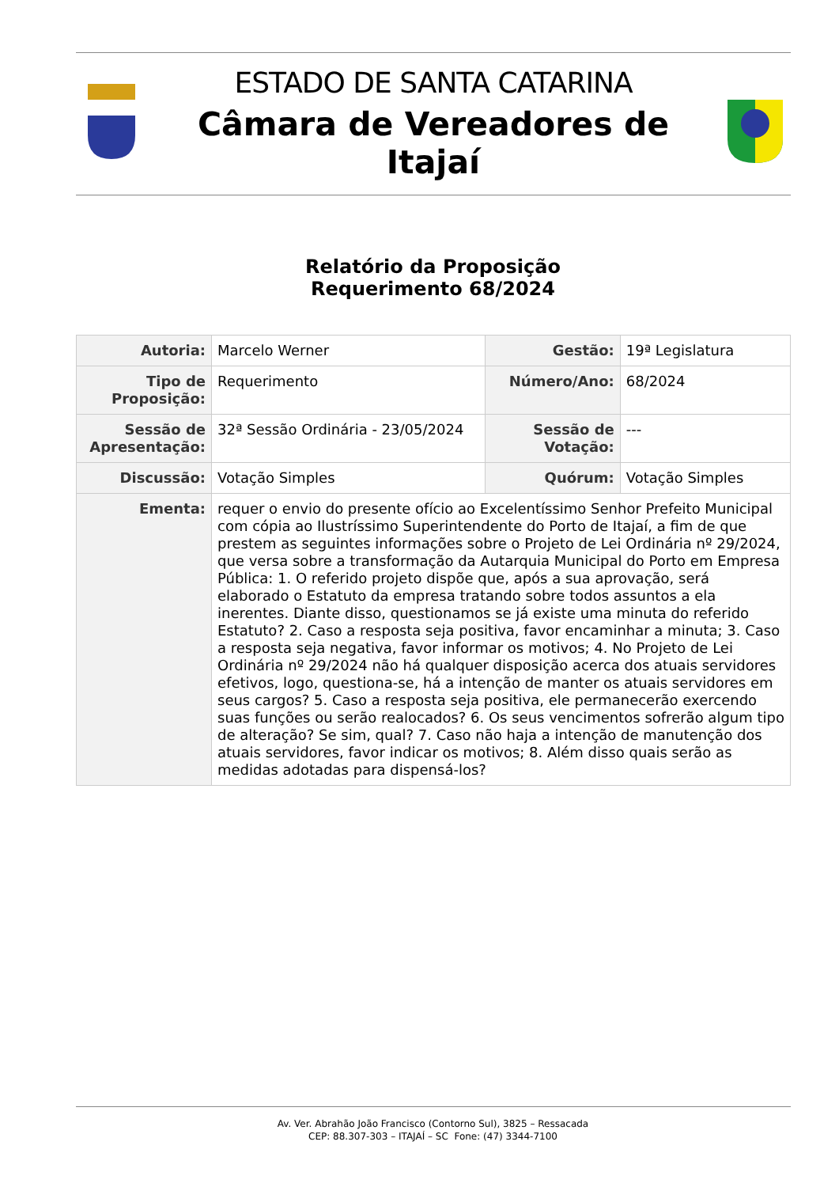ESTADO DE SANTA CATARINA
Câmara de Vereadores de Itajaí
Relatório da Proposição
Requerimento 68/2024
| Autoria: | Marcelo Werner | Gestão: | 19ª Legislatura |
| Tipo de Proposição: | Requerimento | Número/Ano: | 68/2024 |
| Sessão de Apresentação: | 32ª Sessão Ordinária - 23/05/2024 | Sessão de Votação: | --- |
| Discussão: | Votação Simples | Quórum: | Votação Simples |
| Ementa: | requer o envio do presente ofício ao Excelentíssimo Senhor Prefeito Municipal com cópia ao Ilustríssimo Superintendente do Porto de Itajaí, a fim de que prestem as seguintes informações sobre o Projeto de Lei Ordinária nº 29/2024, que versa sobre a transformação da Autarquia Municipal do Porto em Empresa Pública: 1. O referido projeto dispõe que, após a sua aprovação, será elaborado o Estatuto da empresa tratando sobre todos assuntos a ela inerentes. Diante disso, questionamos se já existe uma minuta do referido Estatuto? 2. Caso a resposta seja positiva, favor encaminhar a minuta; 3. Caso a resposta seja negativa, favor informar os motivos; 4. No Projeto de Lei Ordinária nº 29/2024 não há qualquer disposição acerca dos atuais servidores efetivos, logo, questiona-se, há a intenção de manter os atuais servidores em seus cargos? 5. Caso a resposta seja positiva, ele permanecerão exercendo suas funções ou serão realocados? 6. Os seus vencimentos sofrerão algum tipo de alteração? Se sim, qual? 7. Caso não haja a intenção de manutenção dos atuais servidores, favor indicar os motivos; 8. Além disso quais serão as medidas adotadas para dispensá-los? | | |
Av. Ver. Abrahão João Francisco (Contorno Sul), 3825 – Ressacada
CEP: 88.307-303 – ITAJAÍ – SC Fone: (47) 3344-7100